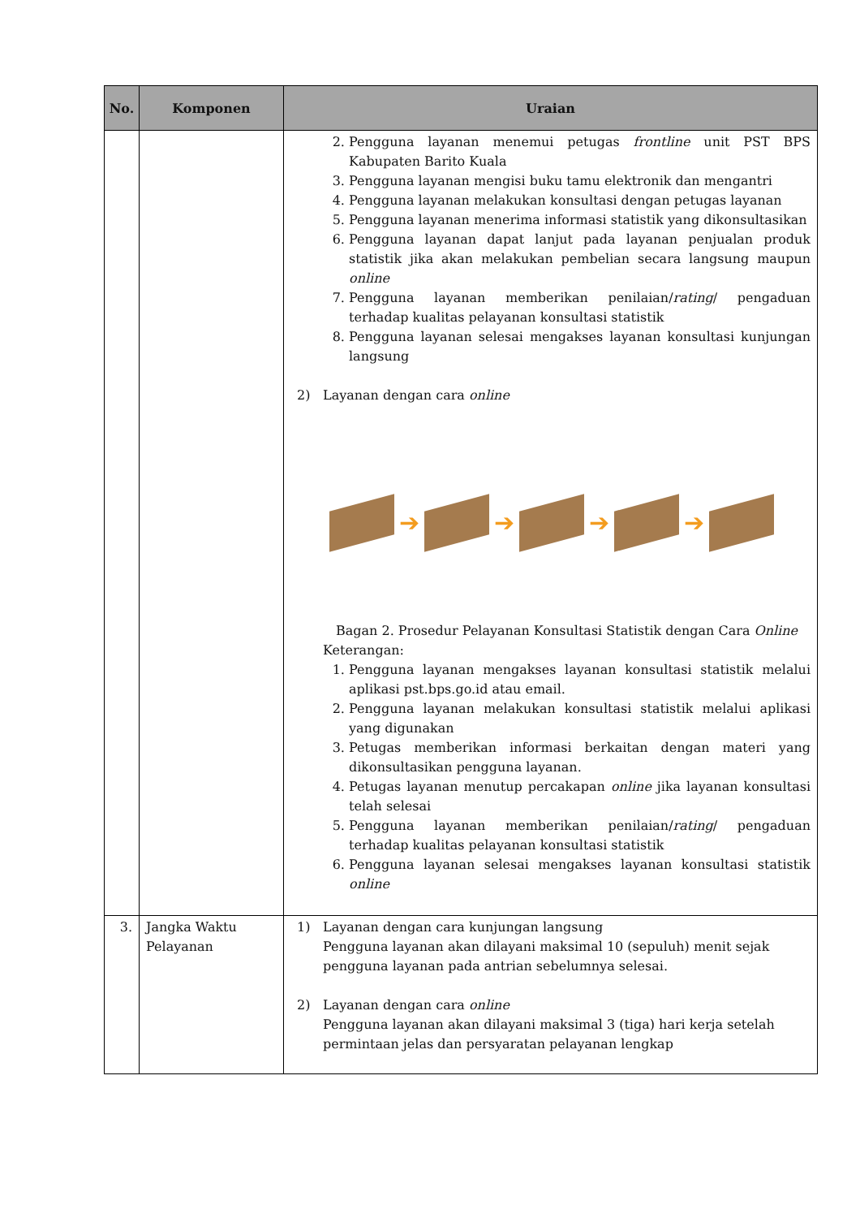| No. | Komponen | Uraian |
| --- | --- | --- |
| | | 2. Pengguna layanan menemui petugas frontline unit PST BPS Kabupaten Barito Kuala 3. Pengguna layanan mengisi buku tamu elektronik dan mengantri 4. Pengguna layanan melakukan konsultasi dengan petugas layanan 5. Pengguna layanan menerima informasi statistik yang dikonsultasikan 6. Pengguna layanan dapat lanjut pada layanan penjualan produk statistik jika akan melakukan pembelian secara langsung maupun online 7. Pengguna layanan memberikan penilaian/ rating / pengaduan terhadap kualitas pelayanan konsultasi statistik 8. Pengguna layanan selesai mengakses layanan konsultasi kunjungan langsung 2) Layanan dengan cara online ➔ ➔ ➔ ➔ Bagan 2. Prosedur Pelayanan Konsultasi Statistik dengan Cara Online Keterangan: 1. Pengguna layanan mengakses layanan konsultasi statistik melalui aplikasi pst.bps.go.id atau email. 2. Pengguna layanan melakukan konsultasi statistik melalui aplikasi yang digunakan 3. Petugas memberikan informasi berkaitan dengan materi yang dikonsultasikan pengguna layanan. 4. Petugas layanan menutup percakapan online jika layanan konsultasi telah selesai 5. Pengguna layanan memberikan penilaian/ rating / pengaduan terhadap kualitas pelayanan konsultasi statistik 6. Pengguna layanan selesai mengakses layanan konsultasi statistik online |
| 3. | Jangka Waktu Pelayanan | 1) Layanan dengan cara kunjungan langsung Pengguna layanan akan dilayani maksimal 10 (sepuluh) menit sejak pengguna layanan pada antrian sebelumnya selesai. 2) Layanan dengan cara online Pengguna layanan akan dilayani maksimal 3 (tiga) hari kerja setelah permintaan jelas dan persyaratan pelayanan lengkap |